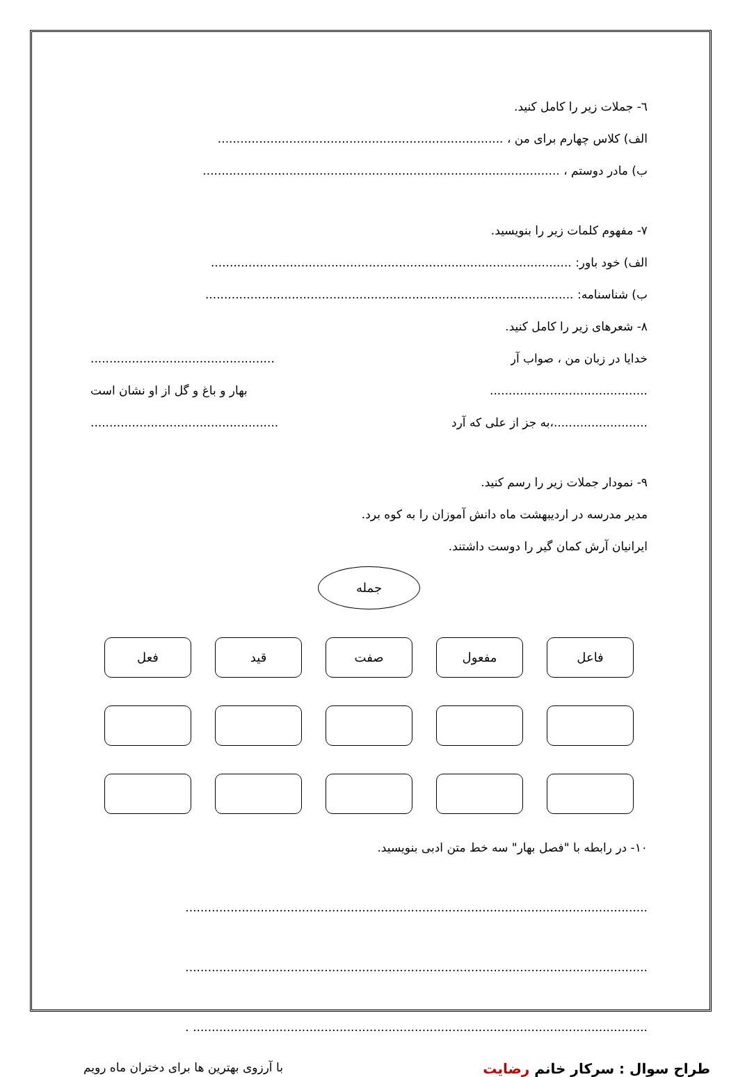٦- جملات زیر را کامل کنید.
الف) کلاس چهارم برای من ، ............................................................................
ب) مادر دوستم ، ...............................................................................................
٧- مفهوم کلمات زیر را بنویسید.
الف) خود باور: ................................................................................................
ب) شناسنامه: ..................................................................................................
٨- شعرهای زیر را کامل کنید.
................................................. خدایا در زبان من ، صواب آر
بهار و باغ و گل از او نشان است ..........................................
.................................................. به جز از علی که آرد،.........................
٩- نمودار جملات زیر را رسم کنید.
مدیر مدرسه در اردیبهشت ماه دانش آموزان را به کوه برد.
ایرانیان آرش کمان گیر را دوست داشتند.
جمله
فاعل مفعول صفت قید فعل
١٠- در رابطه با "فصل بهار" سه خط متن ادبی بنویسید.
...........................................................................................................................
...........................................................................................................................
......................................................................................................................... .
طراح سوال : سرکار خانم رضایت
با آرزوی بهترین ها برای دختران ماه رویم